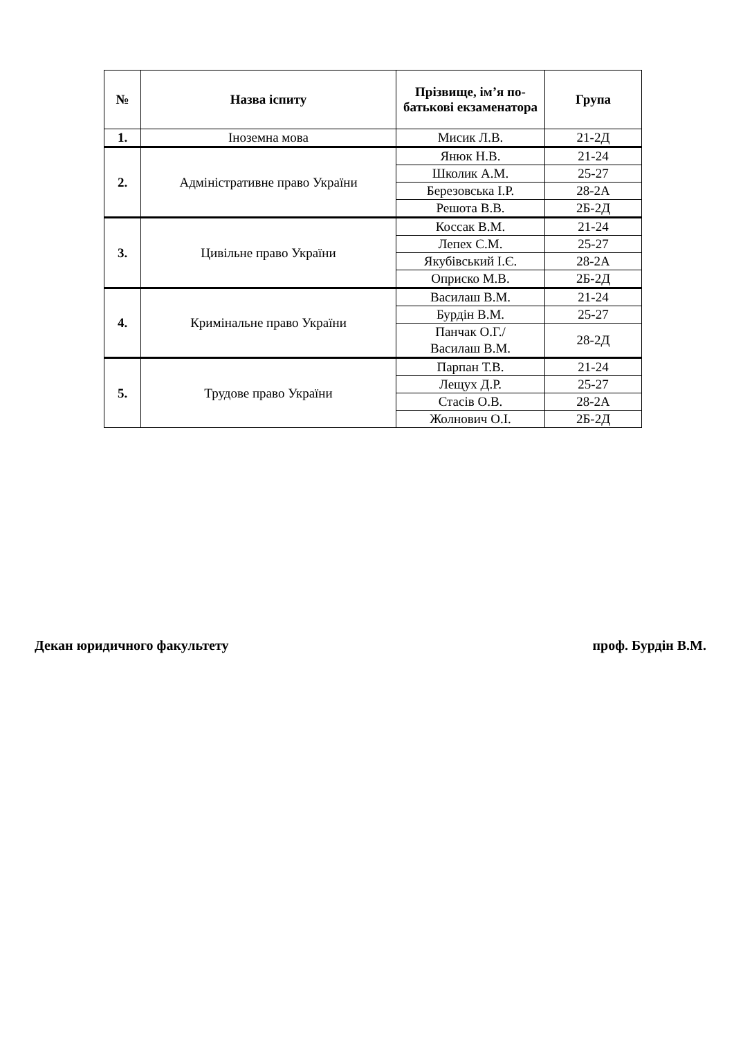| № | Назва іспиту | Прізвище, ім’я по-батькові екзаменатора | Група |
| --- | --- | --- | --- |
| 1. | Іноземна мова | Мисик Л.В. | 21-2Д |
| 2. | Адміністративне право України | Янюк Н.В. | 21-24 |
| | | Школик А.М. | 25-27 |
| | | Березовська І.Р. | 28-2А |
| | | Решота В.В. | 2Б-2Д |
| 3. | Цивільне право України | Коссак В.М. | 21-24 |
| | | Лепех С.М. | 25-27 |
| | | Якубівський І.Є. | 28-2А |
| | | Оприско М.В. | 2Б-2Д |
| 4. | Кримінальне право України | Василаш В.М. | 21-24 |
| | | Бурдін В.М. | 25-27 |
| | | Панчак О.Г./ Василаш В.М. | 28-2Д |
| 5. | Трудове право України | Парпан Т.В. | 21-24 |
| | | Лещух Д.Р. | 25-27 |
| | | Стасів О.В. | 28-2А |
| | | Жолнович О.І. | 2Б-2Д |
Декан юридичного факультету проф. Бурдін В.М.